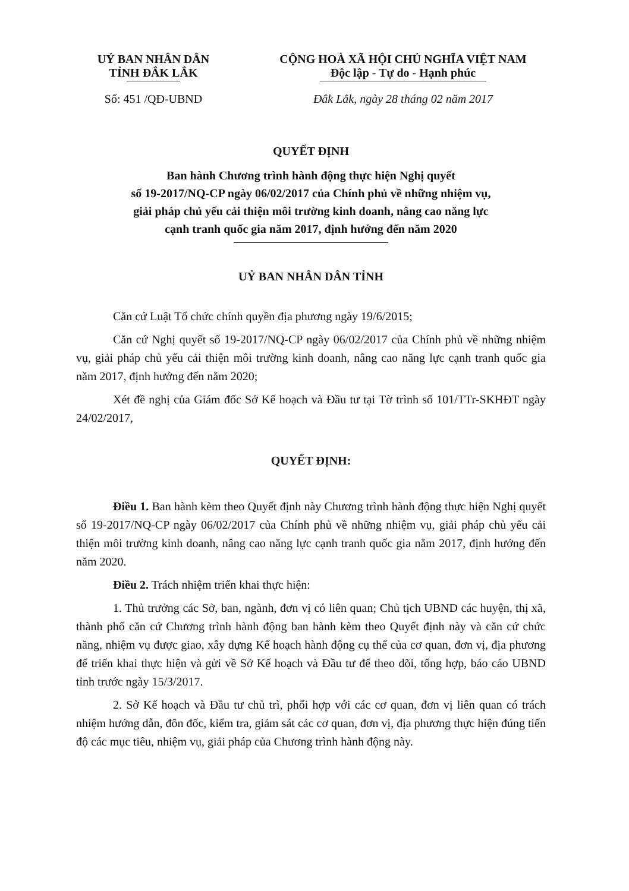UỶ BAN NHÂN DÂN
TỈNH ĐẮK LẮK
Số: 451 /QĐ-UBND
CỘNG HOÀ XÃ HỘI CHỦ NGHĨA VIỆT NAM
Độc lập - Tự do - Hạnh phúc
Đắk Lắk, ngày 28 tháng 02 năm 2017
QUYẾT ĐỊNH
Ban hành Chương trình hành động thực hiện Nghị quyết
số 19-2017/NQ-CP ngày 06/02/2017 của Chính phủ về những nhiệm vụ,
giải pháp chủ yếu cải thiện môi trường kinh doanh, nâng cao năng lực
cạnh tranh quốc gia năm 2017, định hướng đến năm 2020
UỶ BAN NHÂN DÂN TỈNH
Căn cứ Luật Tổ chức chính quyền địa phương ngày 19/6/2015;
Căn cứ Nghị quyết số 19-2017/NQ-CP ngày 06/02/2017 của Chính phủ về những nhiệm vụ, giải pháp chủ yếu cải thiện môi trường kinh doanh, nâng cao năng lực cạnh tranh quốc gia năm 2017, định hướng đến năm 2020;
Xét đề nghị của Giám đốc Sở Kế hoạch và Đầu tư tại Tờ trình số 101/TTr-SKHĐT ngày 24/02/2017,
QUYẾT ĐỊNH:
Điều 1. Ban hành kèm theo Quyết định này Chương trình hành động thực hiện Nghị quyết số 19-2017/NQ-CP ngày 06/02/2017 của Chính phủ về những nhiệm vụ, giải pháp chủ yếu cải thiện môi trường kinh doanh, nâng cao năng lực cạnh tranh quốc gia năm 2017, định hướng đến năm 2020.
Điều 2. Trách nhiệm triển khai thực hiện:
1. Thủ trưởng các Sở, ban, ngành, đơn vị có liên quan; Chủ tịch UBND các huyện, thị xã, thành phố căn cứ Chương trình hành động ban hành kèm theo Quyết định này và căn cứ chức năng, nhiệm vụ được giao, xây dựng Kế hoạch hành động cụ thể của cơ quan, đơn vị, địa phương để triển khai thực hiện và gửi về Sở Kế hoạch và Đầu tư để theo dõi, tổng hợp, báo cáo UBND tỉnh trước ngày 15/3/2017.
2. Sở Kế hoạch và Đầu tư chủ trì, phối hợp với các cơ quan, đơn vị liên quan có trách nhiệm hướng dẫn, đôn đốc, kiểm tra, giám sát các cơ quan, đơn vị, địa phương thực hiện đúng tiến độ các mục tiêu, nhiệm vụ, giải pháp của Chương trình hành động này.